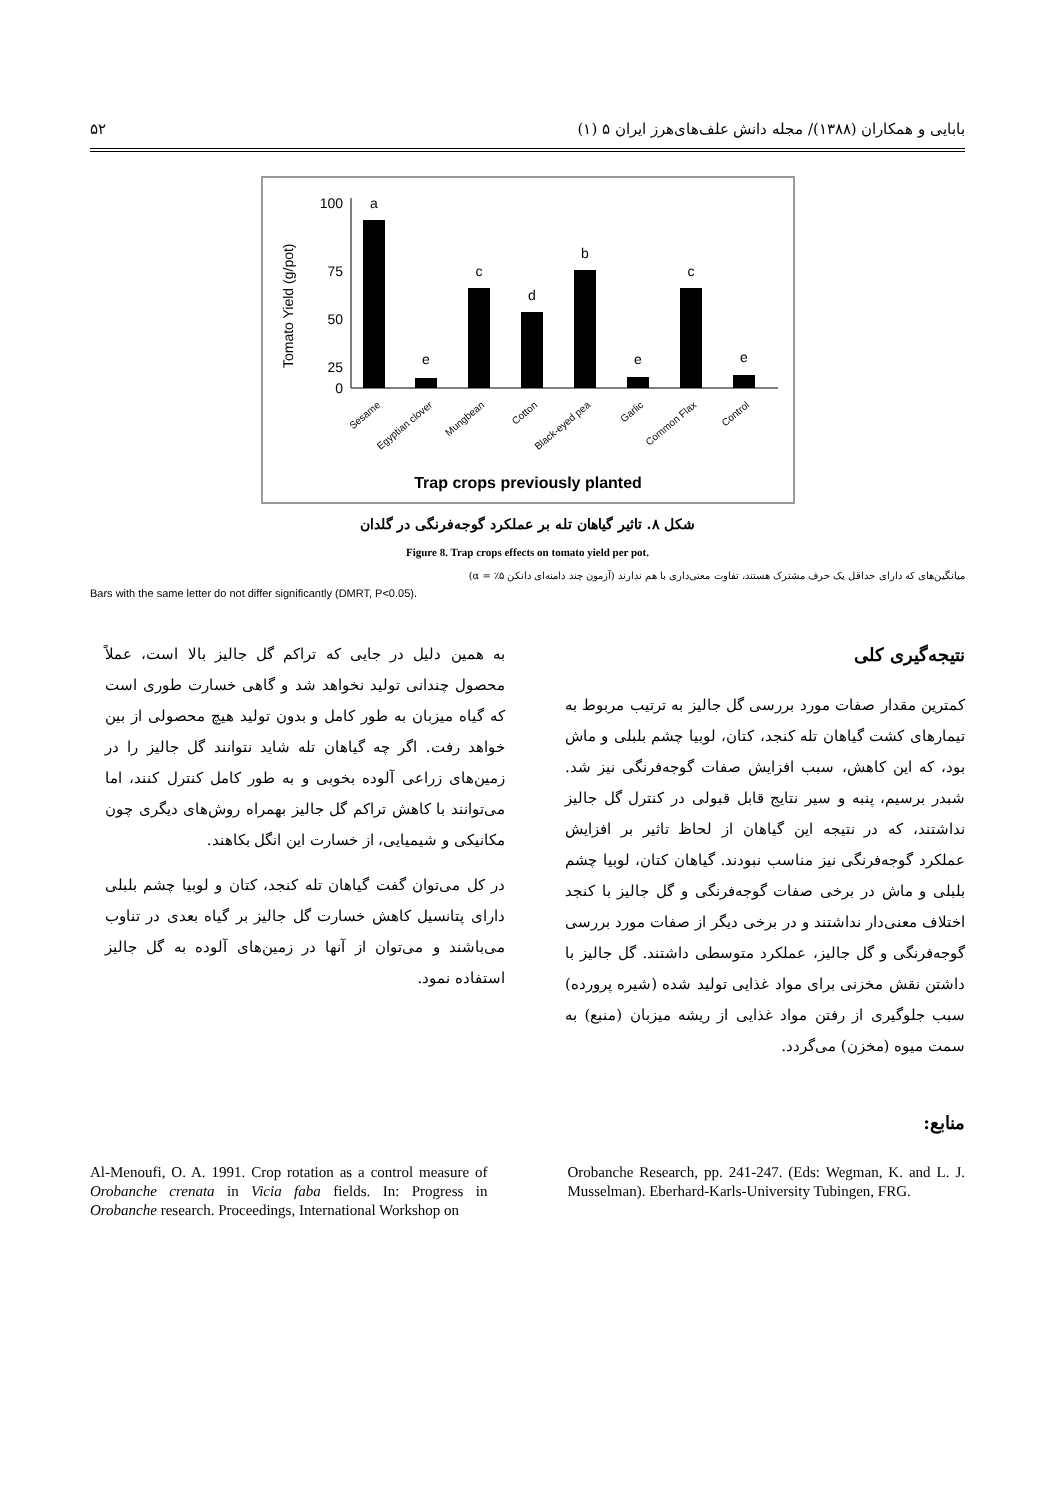بابایی و همکاران (۱۳۸۸)/ مجله دانش علف‌های‌هرز ایران ۵ (۱) ۵۲
Tomato Yield (g/pot)
100
75
50
25
0
a
e
c
d
b
e
c
e
Sesame
Egyptian clover
Mungbean
Cotton
Black-eyed pea
Garlic
Common Flax
Control
Trap crops previously planted
شکل ۸. تاثیر گیاهان تله بر عملکرد گوجه‌فرنگی در گلدان
Figure 8. Trap crops effects on tomato yield per pot.
میانگین‌های که دارای حداقل یک حرف مشترک هستند، تفاوت معنی‌داری با هم ندارند (آزمون چند دامنه‌ای دانکن ۵٪ = α)
Bars with the same letter do not differ significantly (DMRT, P<0.05).
نتیجه‌گیری کلی
کمترین مقدار صفات مورد بررسی گل جالیز به ترتیب مربوط به تیمارهای کشت گیاهان تله کنجد، کتان، لوبیا چشم بلبلی و ماش بود، که این کاهش، سبب افزایش صفات گوجه‌فرنگی نیز شد. شبدر برسیم، پنبه و سیر نتایج قابل قبولی در کنترل گل جالیز نداشتند، که در نتیجه این گیاهان از لحاظ تاثیر بر افزایش عملکرد گوجه‌فرنگی نیز مناسب نبودند. گیاهان کتان، لوبیا چشم بلبلی و ماش در برخی صفات گوجه‌فرنگی و گل جالیز با کنجد اختلاف معنی‌دار نداشتند و در برخی دیگر از صفات مورد بررسی گوجه‌فرنگی و گل جالیز، عملکرد متوسطی داشتند. گل جالیز با داشتن نقش مخزنی برای مواد غذایی تولید شده (شیره پرورده) سبب جلوگیری از رفتن مواد غذایی از ریشه میزبان (منبع) به سمت میوه (مخزن) می‌گردد.
به همین دلیل در جایی که تراکم گل جالیز بالا است، عملاً محصول چندانی تولید نخواهد شد و گاهی خسارت طوری است که گیاه میزبان به طور کامل و بدون تولید هیچ محصولی از بین خواهد رفت. اگر چه گیاهان تله شاید نتوانند گل جالیز را در زمین‌های زراعی آلوده بخوبی و به طور کامل کنترل کنند، اما می‌توانند با کاهش تراکم گل جالیز بهمراه روش‌های دیگری چون مکانیکی و شیمیایی، از خسارت این انگل بکاهند.
در کل می‌توان گفت گیاهان تله کنجد، کتان و لوبیا چشم بلبلی دارای پتانسیل کاهش خسارت گل جالیز بر گیاه بعدی در تناوب می‌باشند و می‌توان از آنها در زمین‌های آلوده به گل جالیز استفاده نمود.
منابع:
Al-Menoufi, O. A. 1991. Crop rotation as a control measure of Orobanche crenata in Vicia faba fields. In: Progress in Orobanche research. Proceedings, International Workshop on
Orobanche Research, pp. 241-247. (Eds: Wegman, K. and L. J. Musselman). Eberhard-Karls-University Tubingen, FRG.